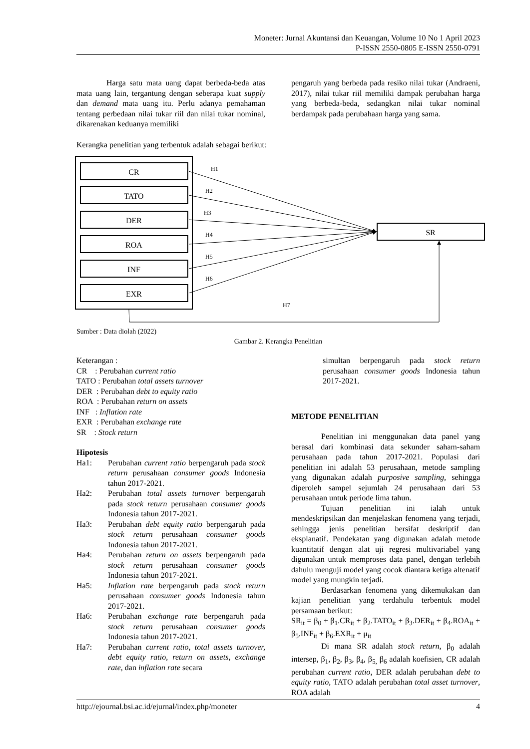Moneter: Jurnal Akuntansi dan Keuangan, Volume 10 No 1 April 2023
P-ISSN 2550-0805 E-ISSN 2550-0791
Harga satu mata uang dapat berbeda-beda atas mata uang lain, tergantung dengan seberapa kuat supply dan demand mata uang itu. Perlu adanya pemahaman tentang perbedaan nilai tukar riil dan nilai tukar nominal, dikarenakan keduanya memiliki
pengaruh yang berbeda pada resiko nilai tukar (Andraeni, 2017), nilai tukar riil memiliki dampak perubahan harga yang berbeda-beda, sedangkan nilai tukar nominal berdampak pada perubahaan harga yang sama.
Kerangka penelitian yang terbentuk adalah sebagai berikut:
CR
TATO
DER
ROA
INF
EXR
SR
H1
H2
H3
H4
H5
H6
H7
Sumber : Data diolah (2022)
Gambar 2. Kerangka Penelitian
Keterangan :
CR : Perubahan current ratio
TATO : Perubahan total assets turnover
DER : Perubahan debt to equity ratio
ROA : Perubahan return on assets
INF : Inflation rate
EXR : Perubahan exchange rate
SR : Stock return
Hipotesis
Ha1: Perubahan current ratio berpengaruh pada stock return perusahaan consumer goods Indonesia tahun 2017-2021.
Ha2: Perubahan total assets turnover berpengaruh pada stock return perusahaan consumer goods Indonesia tahun 2017-2021.
Ha3: Perubahan debt equity ratio berpengaruh pada stock return perusahaan consumer goods Indonesia tahun 2017-2021.
Ha4: Perubahan return on assets berpengaruh pada stock return perusahaan consumer goods Indonesia tahun 2017-2021.
Ha5: Inflation rate berpengaruh pada stock return perusahaan consumer goods Indonesia tahun 2017-2021.
Ha6: Perubahan exchange rate berpengaruh pada stock return perusahaan consumer goods Indonesia tahun 2017-2021.
Ha7: Perubahan current ratio, total assets turnover, debt equity ratio, return on assets, exchange rate, dan inflation rate secara
simultan berpengaruh pada stock return perusahaan consumer goods Indonesia tahun 2017-2021.
METODE PENELITIAN
Penelitian ini menggunakan data panel yang berasal dari kombinasi data sekunder saham-saham perusahaan pada tahun 2017-2021. Populasi dari penelitian ini adalah 53 perusahaan, metode sampling yang digunakan adalah purposive sampling, sehingga diperoleh sampel sejumlah 24 perusahaan dari 53 perusahaan untuk periode lima tahun.
Tujuan penelitian ini ialah untuk mendeskripsikan dan menjelaskan fenomena yang terjadi, sehingga jenis penelitian bersifat deskriptif dan eksplanatif. Pendekatan yang digunakan adalah metode kuantitatif dengan alat uji regresi multivariabel yang digunakan untuk memproses data panel, dengan terlebih dahulu menguji model yang cocok diantara ketiga altenatif model yang mungkin terjadi.
Berdasarkan fenomena yang dikemukakan dan kajian penelitian yang terdahulu terbentuk model persamaan berikut:
SR<sub>it</sub> = β<sub>0</sub> + β<sub>1</sub>.CR<sub>it</sub> + β<sub>2</sub>.TATO<sub>it</sub> + β<sub>3</sub>.DER<sub>it</sub> + β<sub>4</sub>.ROA<sub>it</sub> + β<sub>5</sub>.INF<sub>it</sub> + β<sub>6</sub>.EXR<sub>it</sub> + μ<sub>it</sub>
Di mana SR adalah stock return, β<sub>0</sub> adalah intersep, β<sub>1</sub>, β<sub>2</sub>, β<sub>3</sub>, β<sub>4</sub>, β<sub>5,</sub> β<sub>6</sub> adalah koefisien, CR adalah perubahan current ratio, DER adalah perubahan debt to equity ratio, TATO adalah perubahan total asset turnover, ROA adalah
http://ejournal.bsi.ac.id/ejurnal/index.php/moneter 4